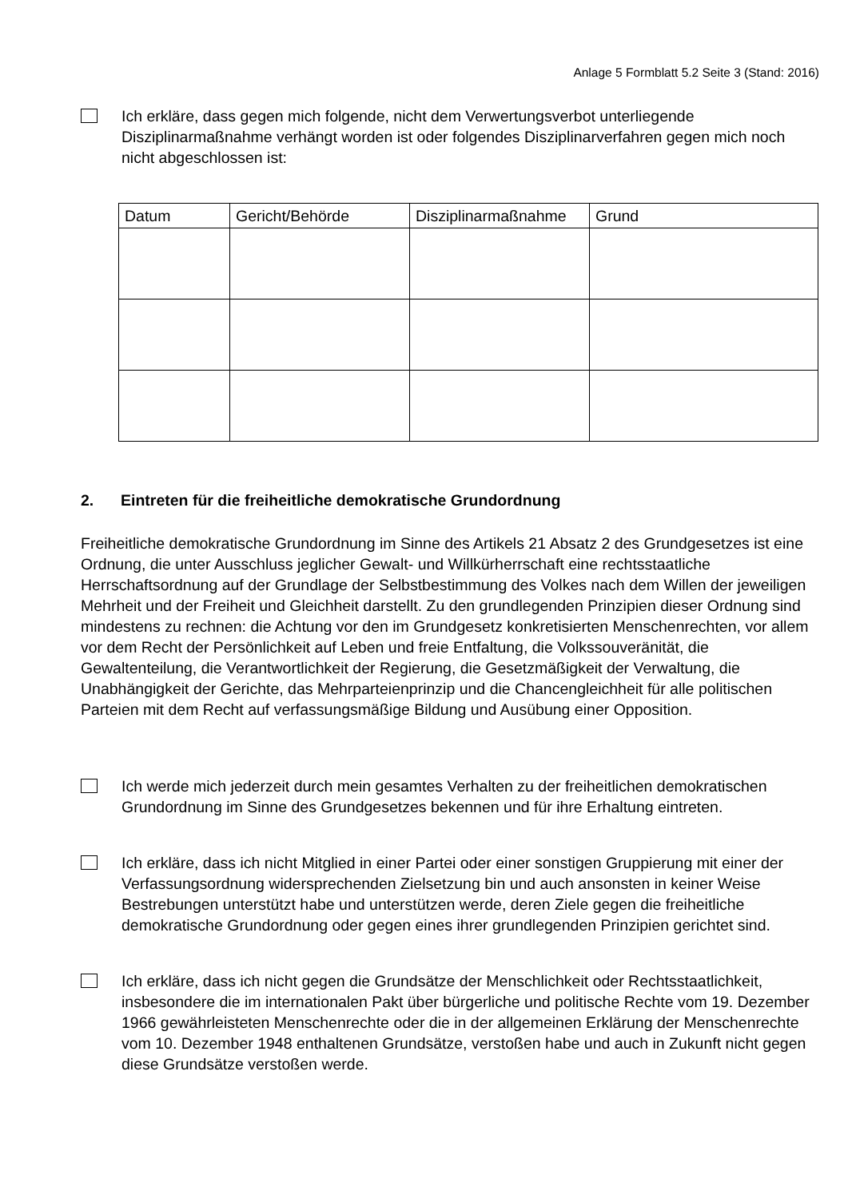Anlage 5 Formblatt 5.2 Seite 3 (Stand: 2016)
Ich erkläre, dass gegen mich folgende, nicht dem Verwertungsverbot unterliegende Disziplinarmaßnahme verhängt worden ist oder folgendes Disziplinarverfahren gegen mich noch nicht abgeschlossen ist:
| Datum | Gericht/Behörde | Disziplinarmaßnahme | Grund |
| --- | --- | --- | --- |
2. Eintreten für die freiheitliche demokratische Grundordnung
Freiheitliche demokratische Grundordnung im Sinne des Artikels 21 Absatz 2 des Grundgesetzes ist eine Ordnung, die unter Ausschluss jeglicher Gewalt- und Willkürherrschaft eine rechtsstaatliche Herrschaftsordnung auf der Grundlage der Selbstbestimmung des Volkes nach dem Willen der jeweiligen Mehrheit und der Freiheit und Gleichheit darstellt. Zu den grundlegenden Prinzipien dieser Ordnung sind mindestens zu rechnen: die Achtung vor den im Grundgesetz konkretisierten Menschenrechten, vor allem vor dem Recht der Persönlichkeit auf Leben und freie Entfaltung, die Volkssouveränität, die Gewaltenteilung, die Verantwortlichkeit der Regierung, die Gesetzmäßigkeit der Verwaltung, die Unabhängigkeit der Gerichte, das Mehrparteienprinzip und die Chancengleichheit für alle politischen Parteien mit dem Recht auf verfassungsmäßige Bildung und Ausübung einer Opposition.
Ich werde mich jederzeit durch mein gesamtes Verhalten zu der freiheitlichen demokratischen Grundordnung im Sinne des Grundgesetzes bekennen und für ihre Erhaltung eintreten.
Ich erkläre, dass ich nicht Mitglied in einer Partei oder einer sonstigen Gruppierung mit einer der Verfassungsordnung widersprechenden Zielsetzung bin und auch ansonsten in keiner Weise Bestrebungen unterstützt habe und unterstützen werde, deren Ziele gegen die freiheitliche demokratische Grundordnung oder gegen eines ihrer grundlegenden Prinzipien gerichtet sind.
Ich erkläre, dass ich nicht gegen die Grundsätze der Menschlichkeit oder Rechtsstaatlichkeit, insbesondere die im internationalen Pakt über bürgerliche und politische Rechte vom 19. Dezember 1966 gewährleisteten Menschenrechte oder die in der allgemeinen Erklärung der Menschenrechte vom 10. Dezember 1948 enthaltenen Grundsätze, verstoßen habe und auch in Zukunft nicht gegen diese Grundsätze verstoßen werde.